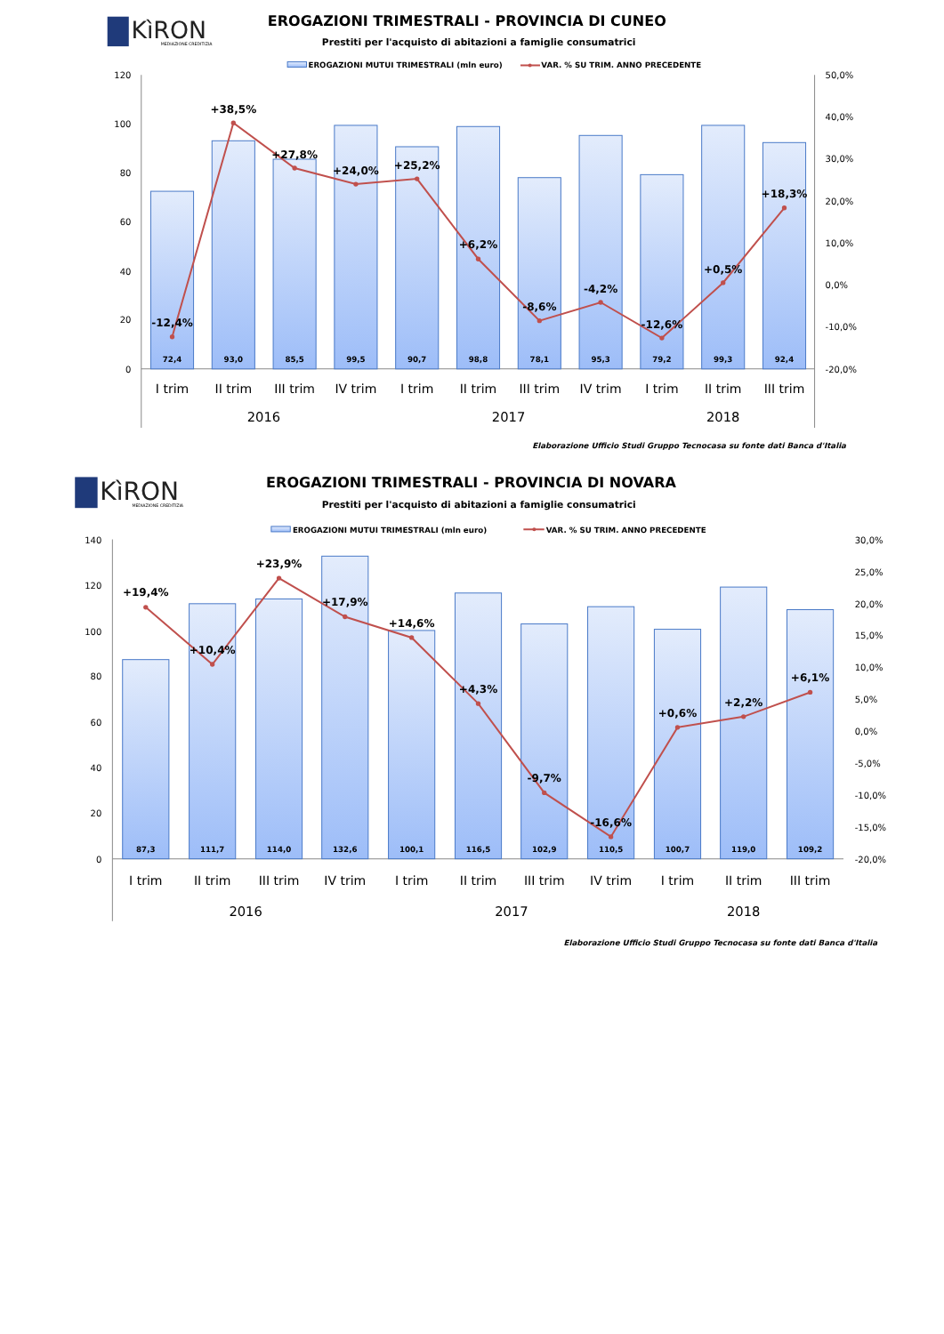KìRON
MEDIAZIONE CREDITIZIA
EROGAZIONI TRIMESTRALI - PROVINCIA DI CUNEO
Prestiti per l'acquisto di abitazioni a famiglie consumatrici
EROGAZIONI MUTUI TRIMESTRALI (mln euro)
VAR. % SU TRIM. ANNO PRECEDENTE
120
100
80
60
40
20
0
50,0%
40,0%
30,0%
20,0%
10,0%
0,0%
-10,0%
-20,0%
-12,4%
+38,5%
+27,8%
+24,0%
+25,2%
+6,2%
-8,6%
-4,2%
-12,6%
+0,5%
+18,3%
72,4
93,0
85,5
99,5
90,7
98,8
78,1
95,3
79,2
99,3
92,4
I trim
II trim
III trim
IV trim
I trim
II trim
III trim
IV trim
I trim
II trim
III trim
2016
2017
2018
Elaborazione Ufficio Studi Gruppo Tecnocasa su fonte dati Banca d'Italia
KìRON
MEDIAZIONE CREDITIZIA
EROGAZIONI TRIMESTRALI - PROVINCIA DI NOVARA
Prestiti per l'acquisto di abitazioni a famiglie consumatrici
EROGAZIONI MUTUI TRIMESTRALI (mln euro)
VAR. % SU TRIM. ANNO PRECEDENTE
140
120
100
80
60
40
20
0
30,0%
25,0%
20,0%
15,0%
10,0%
5,0%
0,0%
-5,0%
-10,0%
-15,0%
-20,0%
+19,4%
+10,4%
+23,9%
+17,9%
+14,6%
+4,3%
-9,7%
-16,6%
+0,6%
+2,2%
+6,1%
87,3
111,7
114,0
132,6
100,1
116,5
102,9
110,5
100,7
119,0
109,2
I trim
II trim
III trim
IV trim
I trim
II trim
III trim
IV trim
I trim
II trim
III trim
2016
2017
2018
Elaborazione Ufficio Studi Gruppo Tecnocasa su fonte dati Banca d'Italia